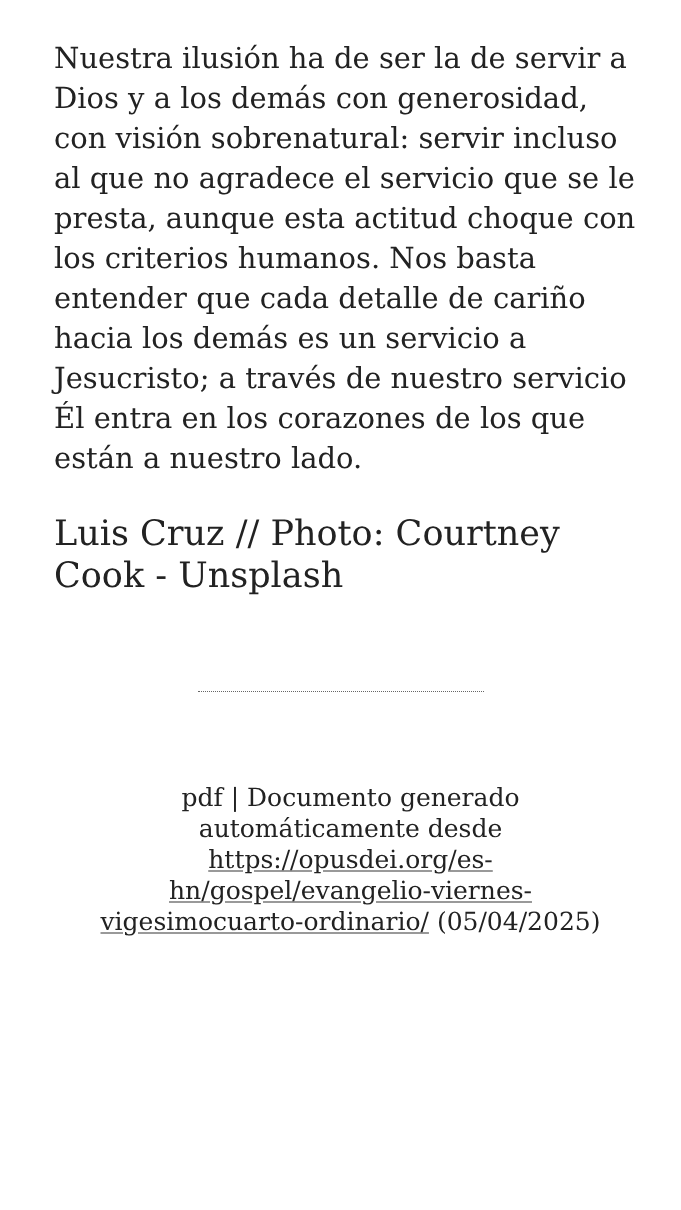Nuestra ilusión ha de ser la de servir a Dios y a los demás con generosidad, con visión sobrenatural: servir incluso al que no agradece el servicio que se le presta, aunque esta actitud choque con los criterios humanos. Nos basta entender que cada detalle de cariño hacia los demás es un servicio a Jesucristo; a través de nuestro servicio Él entra en los corazones de los que están a nuestro lado.
Luis Cruz // Photo: Courtney Cook - Unsplash
pdf | Documento generado automáticamente desde https://opusdei.org/es-hn/gospel/evangelio-viernes-vigesimocuarto-ordinario/ (05/04/2025)